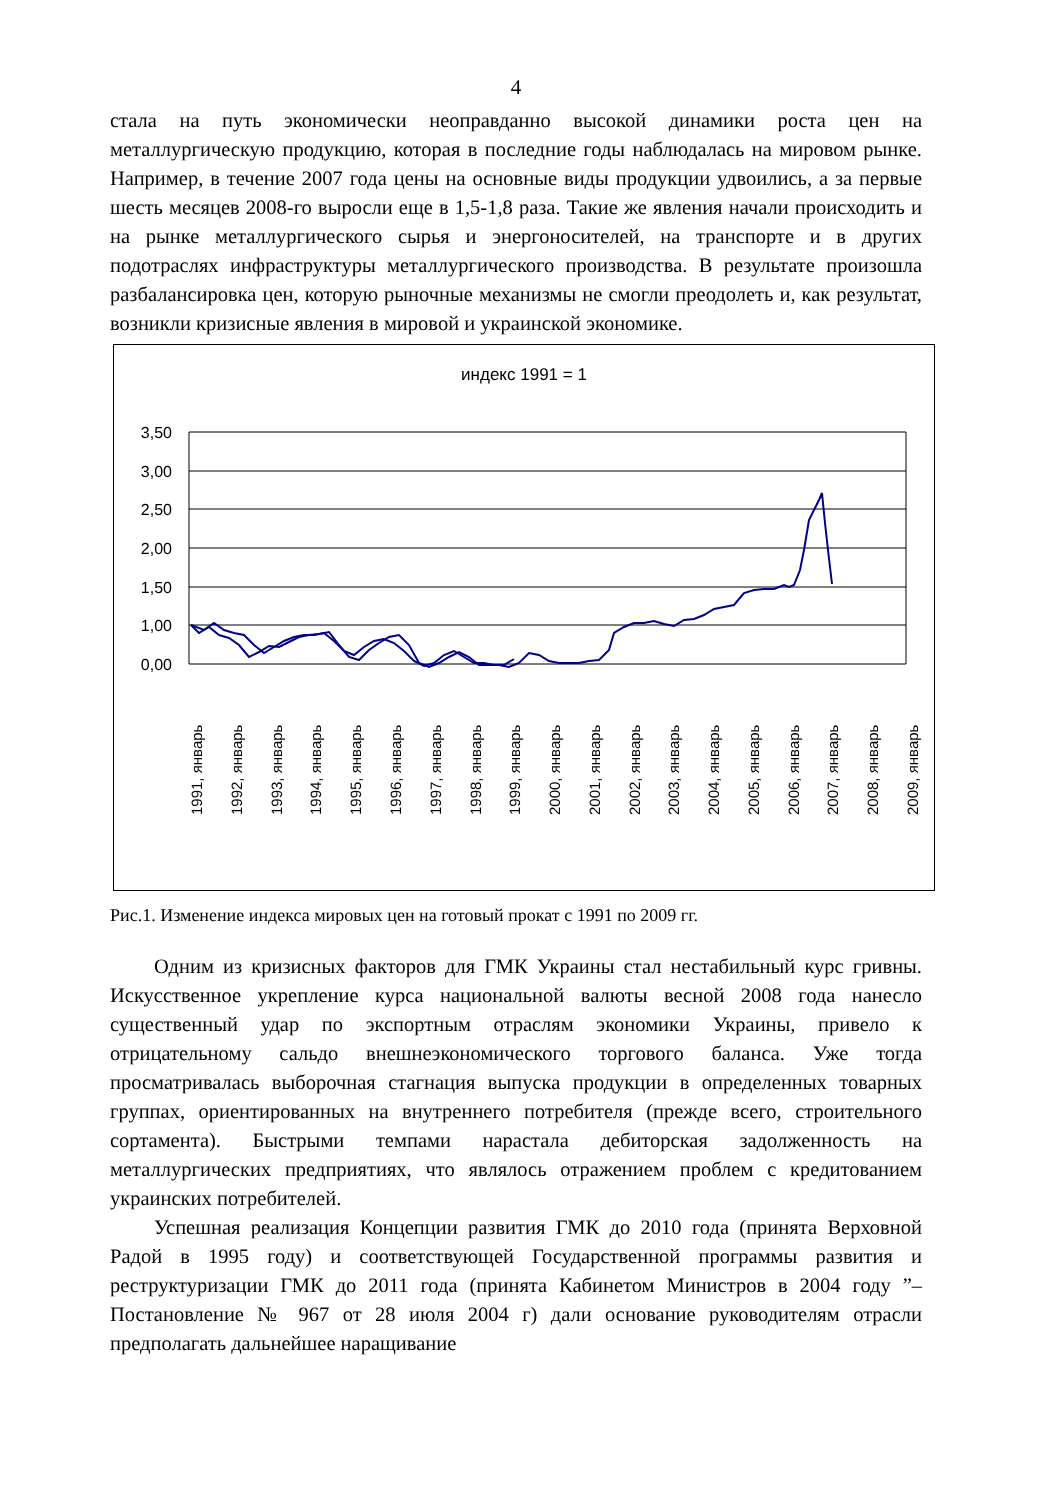4
стала на путь экономически неоправданно высокой динамики роста цен на металлургическую продукцию, которая в последние годы наблюдалась на мировом рынке. Например, в течение 2007 года цены на основные виды продукции удвоились, а за первые шесть месяцев 2008-го выросли еще в 1,5-1,8 раза. Такие же явления начали происходить и на рынке металлургического сырья и энергоносителей, на транспорте и в других подотраслях инфраструктуры металлургического производства. В результате произошла разбалансировка цен, которую рыночные механизмы не смогли преодолеть и, как результат, возникли кризисные явления в мировой и украинской экономике.
индекс 1991 = 1
3,50
3,00
2,50
2,00
1,50
1,00
0,00
0,50
1991, январь
1992, январь
1993, январь
1994, январь
1995, январь
1996, январь
1997, январь
1998, январь
1999, январь
2000, январь
2001, январь
2002, январь
2003, январь
2004, январь
2005, январь
2006, январь
2007, январь
2008, январь
2009, январь
Рис.1. Изменение индекса мировых цен на готовый прокат с 1991 по 2009 гг.
Одним из кризисных факторов для ГМК Украины стал нестабильный курс гривны. Искусственное укрепление курса национальной валюты весной 2008 года нанесло существенный удар по экспортным отраслям экономики Украины, привело к отрицательному сальдо внешнеэкономического торгового баланса. Уже тогда просматривалась выборочная стагнация выпуска продукции в определенных товарных группах, ориентированных на внутреннего потребителя (прежде всего, строительного сортамента). Быстрыми темпами нарастала дебиторская задолженность на металлургических предприятиях, что являлось отражением проблем с кредитованием украинских потребителей.
Успешная реализация Концепции развития ГМК до 2010 года (принята Верховной Радой в 1995 году) и соответствующей Государственной программы развития и реструктуризации ГМК до 2011 года (принята Кабинетом Министров в 2004 году ”– Постановление № 967 от 28 июля 2004 г) дали основание руководителям отрасли предполагать дальнейшее наращивание